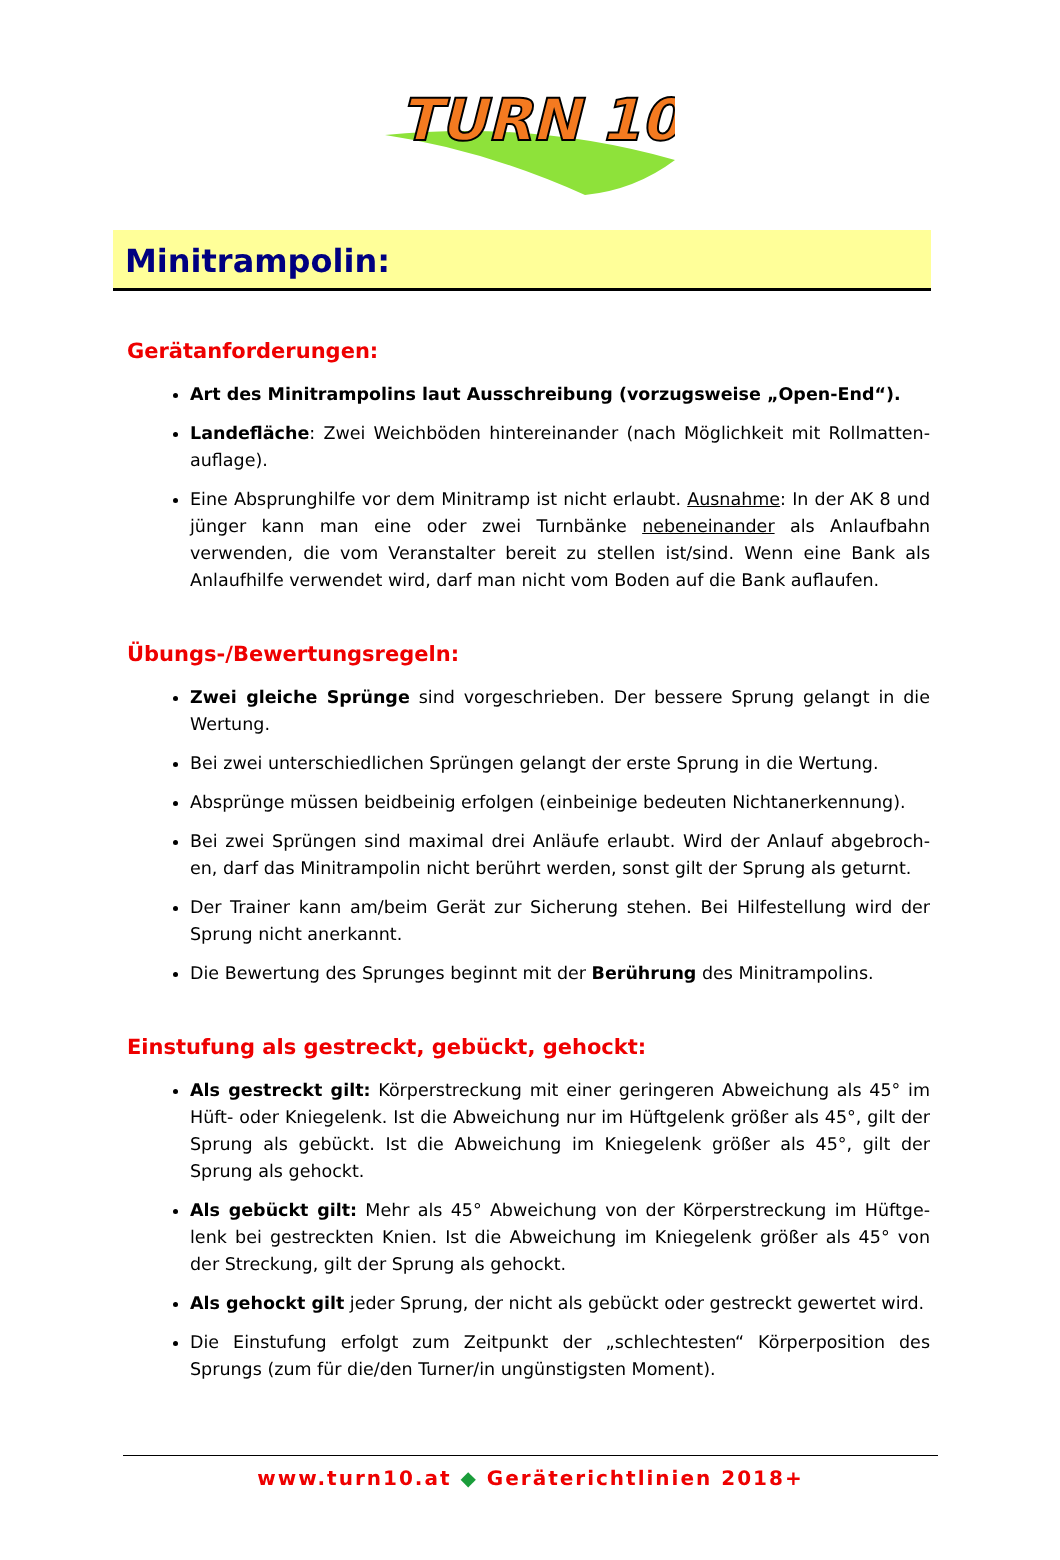TURN 10
Minitrampolin:
Gerätanforderungen:
Art des Minitrampolins laut Ausschreibung (vorzugsweise „Open-End“).
Landefläche: Zwei Weichböden hintereinander (nach Möglichkeit mit Rollmatten-auflage).
Eine Absprunghilfe vor dem Minitramp ist nicht erlaubt. Ausnahme: In der AK 8 und jünger kann man eine oder zwei Turnbänke nebeneinander als Anlaufbahn verwenden, die vom Veranstalter bereit zu stellen ist/sind. Wenn eine Bank als Anlaufhilfe verwendet wird, darf man nicht vom Boden auf die Bank auflaufen.
Übungs-/Bewertungsregeln:
Zwei gleiche Sprünge sind vorgeschrieben. Der bessere Sprung gelangt in die Wertung.
Bei zwei unterschiedlichen Sprüngen gelangt der erste Sprung in die Wertung.
Absprünge müssen beidbeinig erfolgen (einbeinige bedeuten Nichtanerkennung).
Bei zwei Sprüngen sind maximal drei Anläufe erlaubt. Wird der Anlauf abgebroch-en, darf das Minitrampolin nicht berührt werden, sonst gilt der Sprung als geturnt.
Der Trainer kann am/beim Gerät zur Sicherung stehen. Bei Hilfestellung wird der Sprung nicht anerkannt.
Die Bewertung des Sprunges beginnt mit der Berührung des Minitrampolins.
Einstufung als gestreckt, gebückt, gehockt:
Als gestreckt gilt: Körperstreckung mit einer geringeren Abweichung als 45° im Hüft- oder Kniegelenk. Ist die Abweichung nur im Hüftgelenk größer als 45°, gilt der Sprung als gebückt. Ist die Abweichung im Kniegelenk größer als 45°, gilt der Sprung als gehockt.
Als gebückt gilt: Mehr als 45° Abweichung von der Körperstreckung im Hüftge-lenk bei gestreckten Knien. Ist die Abweichung im Kniegelenk größer als 45° von der Streckung, gilt der Sprung als gehockt.
Als gehockt gilt jeder Sprung, der nicht als gebückt oder gestreckt gewertet wird.
Die Einstufung erfolgt zum Zeitpunkt der „schlechtesten“ Körperposition des Sprungs (zum für die/den Turner/in ungünstigsten Moment).
www.turn10.at ◆ Geräterichtlinien 2018+